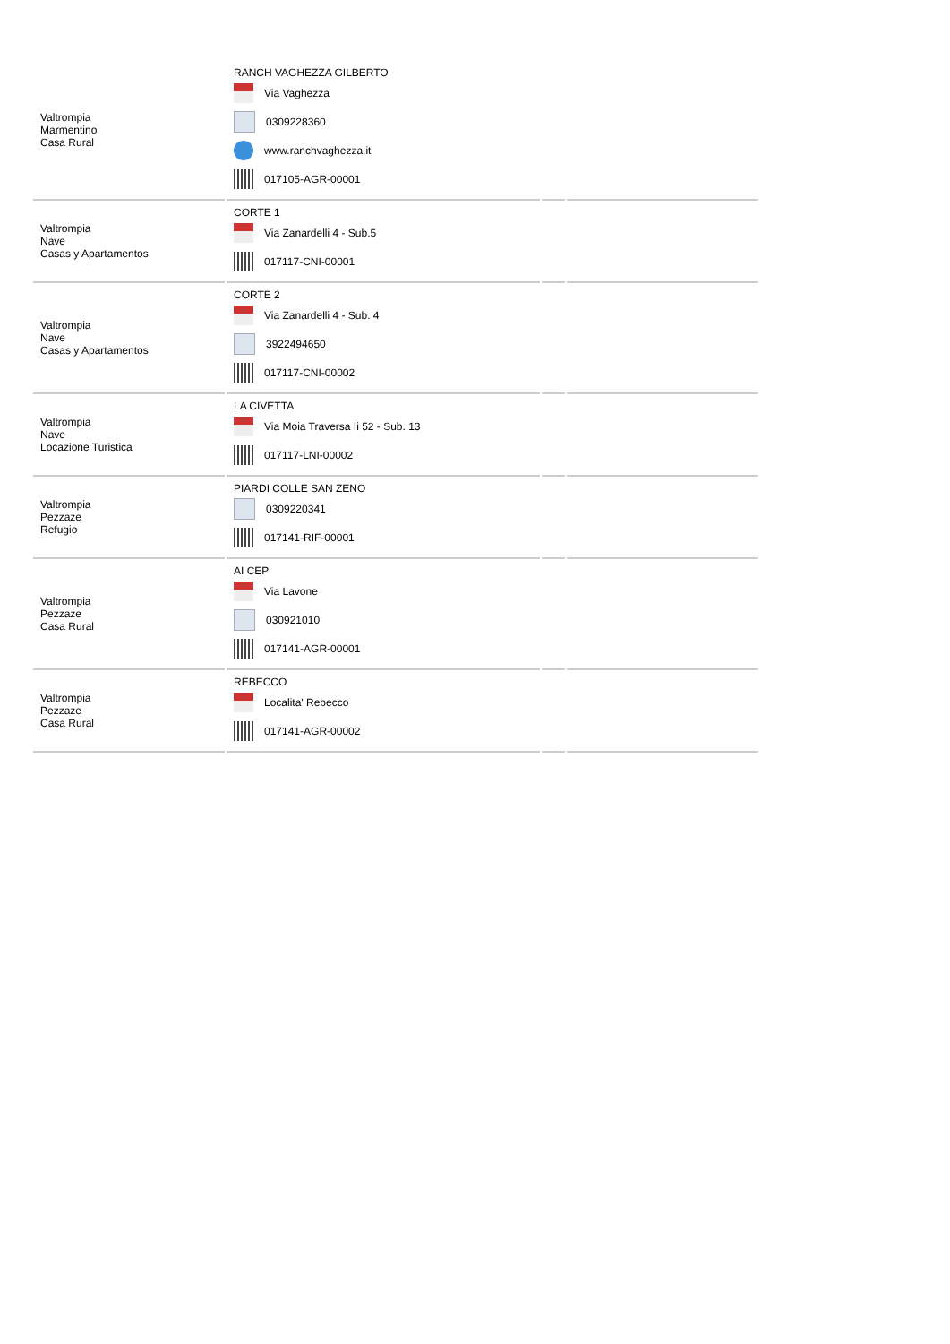| Valtrompia Marmentino Casa Rural | RANCH VAGHEZZA GILBERTO Via Vaghezza 0309228360 www.ranchvaghezza.it 017105-AGR-00001 | | |
| Valtrompia Nave Casas y Apartamentos | CORTE 1 Via Zanardelli 4 - Sub.5 017117-CNI-00001 | | |
| Valtrompia Nave Casas y Apartamentos | CORTE 2 Via Zanardelli 4 - Sub. 4 3922494650 017117-CNI-00002 | | |
| Valtrompia Nave Locazione Turistica | LA CIVETTA Via Moia Traversa Ii 52 - Sub. 13 017117-LNI-00002 | | |
| Valtrompia Pezzaze Refugio | PIARDI COLLE SAN ZENO 0309220341 017141-RIF-00001 | | |
| Valtrompia Pezzaze Casa Rural | AI CEP Via Lavone 030921010 017141-AGR-00001 | | |
| Valtrompia Pezzaze Casa Rural | REBECCO Localita' Rebecco 017141-AGR-00002 | | |